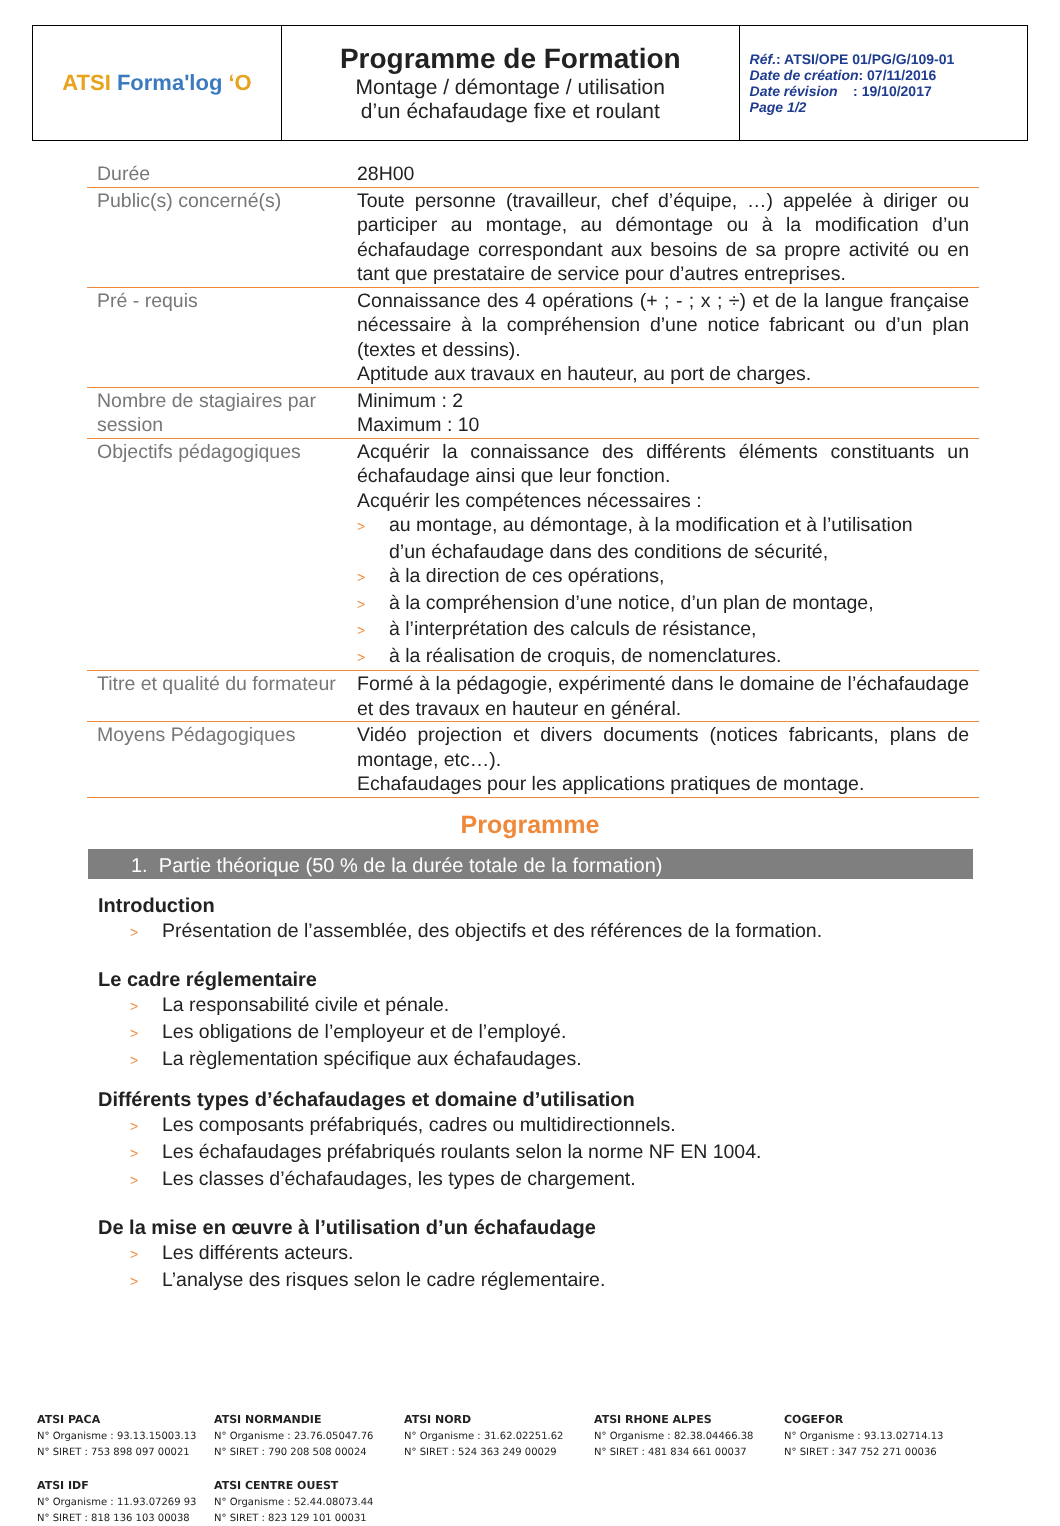| ATSI Forma'log ʻO | Programme de Formation Montage / démontage / utilisation d’un échafaudage fixe et roulant | Réf. : ATSI/OPE 01/PG/G/109-01 Date de création : 07/11/2016 Date révision : 19/10/2017 Page 1/2 |
| Durée | 28H00 |
| Public(s) concerné(s) | Toute personne (travailleur, chef d’équipe, …) appelée à diriger ou participer au montage, au démontage ou à la modification d’un échafaudage correspondant aux besoins de sa propre activité ou en tant que prestataire de service pour d’autres entreprises. |
| Pré - requis | Connaissance des 4 opérations (+ ; - ; x ; ÷) et de la langue française nécessaire à la compréhension d’une notice fabricant ou d’un plan (textes et dessins). Aptitude aux travaux en hauteur, au port de charges. |
| Nombre de stagiaires par session | Minimum : 2 Maximum : 10 |
| Objectifs pédagogiques | Acquérir la connaissance des différents éléments constituants un échafaudage ainsi que leur fonction. Acquérir les compétences nécessaires : > au montage, au démontage, à la modification et à l’utilisation d’un échafaudage dans des conditions de sécurité, > à la direction de ces opérations, > à la compréhension d’une notice, d’un plan de montage, > à l’interprétation des calculs de résistance, > à la réalisation de croquis, de nomenclatures. |
| Titre et qualité du formateur | Formé à la pédagogie, expérimenté dans le domaine de l’échafaudage et des travaux en hauteur en général. |
| Moyens Pédagogiques | Vidéo projection et divers documents (notices fabricants, plans de montage, etc…). Echafaudages pour les applications pratiques de montage. |
Programme
1. Partie théorique (50 % de la durée totale de la formation)
Introduction
> Présentation de l’assemblée, des objectifs et des références de la formation.
Le cadre réglementaire
> La responsabilité civile et pénale.
> Les obligations de l’employeur et de l’employé.
> La règlementation spécifique aux échafaudages.
Différents types d’échafaudages et domaine d’utilisation
> Les composants préfabriqués, cadres ou multidirectionnels.
> Les échafaudages préfabriqués roulants selon la norme NF EN 1004.
> Les classes d’échafaudages, les types de chargement.
De la mise en œuvre à l’utilisation d’un échafaudage
> Les différents acteurs.
> L’analyse des risques selon le cadre réglementaire.
ATSI PACA
N° Organisme : 93.13.15003.13
N° SIRET : 753 898 097 00021
ATSI NORMANDIE
N° Organisme : 23.76.05047.76
N° SIRET : 790 208 508 00024
ATSI NORD
N° Organisme : 31.62.02251.62
N° SIRET : 524 363 249 00029
ATSI RHONE ALPES
N° Organisme : 82.38.04466.38
N° SIRET : 481 834 661 00037
COGEFOR
N° Organisme : 93.13.02714.13
N° SIRET : 347 752 271 00036
ATSI IDF
N° Organisme : 11.93.07269 93
N° SIRET : 818 136 103 00038
ATSI CENTRE OUEST
N° Organisme : 52.44.08073.44
N° SIRET : 823 129 101 00031